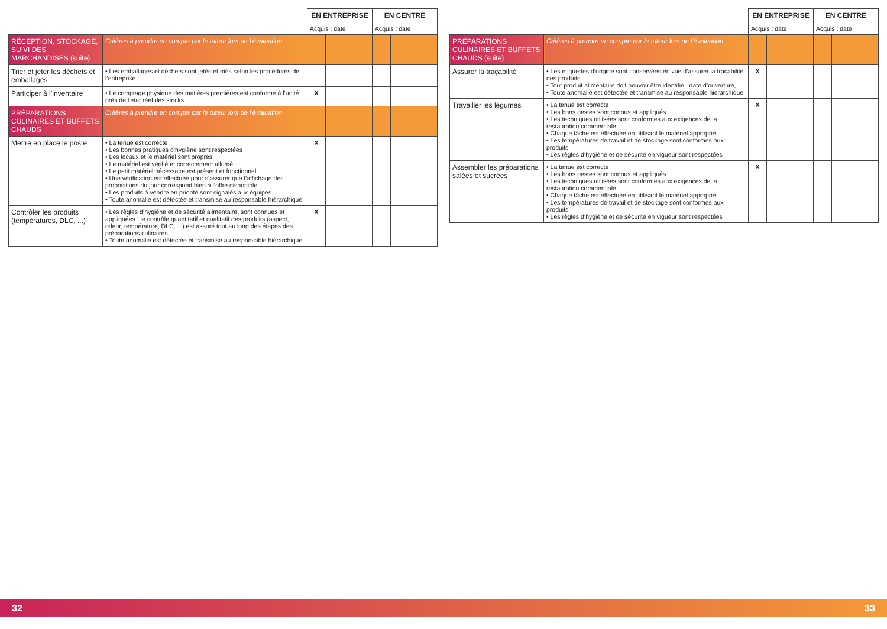| | | EN ENTREPRISE | | EN CENTRE | |
| --- | --- | --- | --- | --- | --- |
| | | Acquis : date | | Acquis : date | |
| RÉCEPTION, STOCKAGE, SUIVI DES MARCHANDISES (suite) | Critères à prendre en compte par le tuteur lors de l’évaluation | | | | |
| Trier et jeter les déchets et emballages | • Les emballages et déchets sont jetés et triés selon les procédures de l’entreprise | | | | |
| Participer à l’inventaire | • Le comptage physique des matières premières est conforme à l’unité près de l’état réel des stocks | X | | | |
| PRÉPARATIONS CULINAIRES ET BUFFETS CHAUDS | Critères à prendre en compte par le tuteur lors de l’évaluation | | | | |
| Mettre en place le poste | • La tenue est correcte • Les bonnes pratiques d’hygiène sont respectées • Les locaux et le matériel sont propres • Le matériel est vérifié et correctement allumé • Le petit matériel nécessaire est présent et fonctionnel • Une vérification est effectuée pour s’assurer que l’affichage des propositions du jour correspond bien à l’offre disponible • Les produits à vendre en priorité sont signalés aux équipes • Toute anomalie est détectée et transmise au responsable hiérarchique | X | | | |
| Contrôler les produits (températures, DLC, ...) | • Les règles d’hygiène et de sécurité alimentaire, sont connues et appliquées : le contrôle quantitatif et qualitatif des produits (aspect, odeur, température, DLC, ...) est assuré tout au long des étapes des préparations culinaires • Toute anomalie est détectée et transmise au responsable hiérarchique | X | | | |
| | | EN ENTREPRISE | | EN CENTRE | |
| --- | --- | --- | --- | --- | --- |
| | | Acquis : date | | Acquis : date | |
| PRÉPARATIONS CULINAIRES ET BUFFETS CHAUDS (suite) | Critères à prendre en compte par le tuteur lors de l’évaluation | | | | |
| Assurer la traçabilité | • Les étiquettes d’origine sont conservées en vue d’assurer la traçabilité des produits. • Tout produit alimentaire doit pouvoir être identifié : date d’ouverture, ... • Toute anomalie est détectée et transmise au responsable hiérarchique | X | | | |
| Travailler les légumes | • La tenue est correcte • Les bons gestes sont connus et appliqués • Les techniques utilisées sont conformes aux exigences de la restauration commerciale • Chaque tâche est effectuée en utilisant le matériel approprié • Les températures de travail et de stockage sont conformes aux produits • Les règles d’hygiène et de sécurité en vigueur sont respectées | X | | | |
| Assembler les préparations salées et sucrées | • La tenue est correcte • Les bons gestes sont connus et appliqués • Les techniques utilisées sont conformes aux exigences de la restauration commerciale • Chaque tâche est effectuée en utilisant le matériel approprié • Les températures de travail et de stockage sont conformes aux produits • Les règles d’hygiène et de sécurité en vigueur sont respectées | X | | | |
32 33